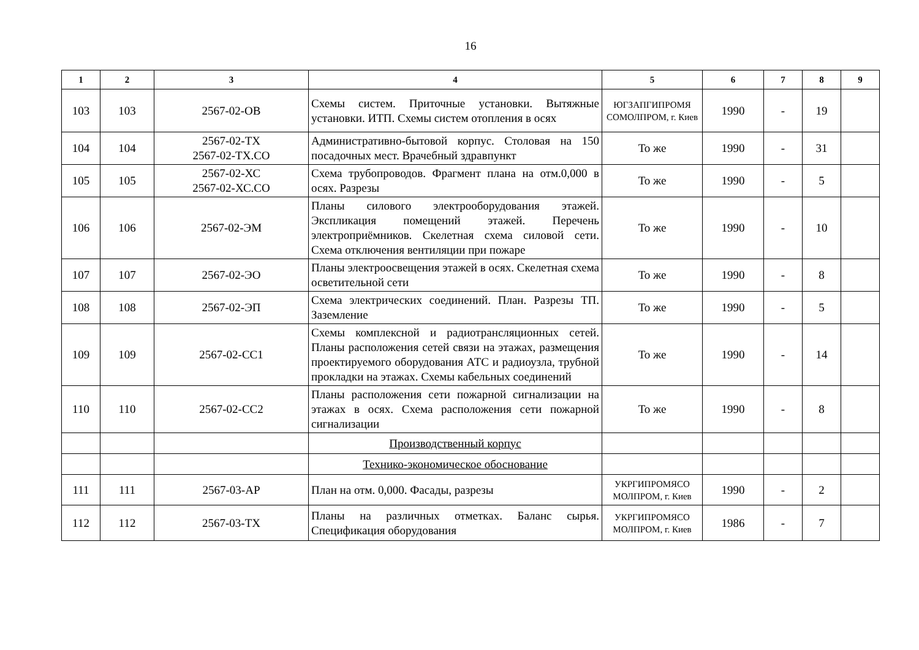16
| 1 | 2 | 3 | 4 | 5 | 6 | 7 | 8 | 9 |
| --- | --- | --- | --- | --- | --- | --- | --- | --- |
| 103 | 103 | 2567-02-ОВ | Схемы систем. Приточные установки. Вытяжные установки. ИТП. Схемы систем отопления в осях | ЮГЗАПГИПРОМЯ СОМОЛПРОМ, г. Киев | 1990 | - | 19 | |
| 104 | 104 | 2567-02-ТХ 2567-02-ТХ.СО | Административно-бытовой корпус. Столовая на 150 посадочных мест. Врачебный здравпункт | То же | 1990 | - | 31 | |
| 105 | 105 | 2567-02-ХС 2567-02-ХС.СО | Схема трубопроводов. Фрагмент плана на отм.0,000 в осях. Разрезы | То же | 1990 | - | 5 | |
| 106 | 106 | 2567-02-ЭМ | Планы силового электрооборудования этажей. Экспликация помещений этажей. Перечень электроприёмников. Скелетная схема силовой сети. Схема отключения вентиляции при пожаре | То же | 1990 | - | 10 | |
| 107 | 107 | 2567-02-ЭО | Планы электроосвещения этажей в осях. Скелетная схема осветительной сети | То же | 1990 | - | 8 | |
| 108 | 108 | 2567-02-ЭП | Схема электрических соединений. План. Разрезы ТП. Заземление | То же | 1990 | - | 5 | |
| 109 | 109 | 2567-02-СС1 | Схемы комплексной и радиотрансляционных сетей. Планы расположения сетей связи на этажах, размещения проектируемого оборудования АТС и радиоузла, трубной прокладки на этажах. Схемы кабельных соединений | То же | 1990 | - | 14 | |
| 110 | 110 | 2567-02-СС2 | Планы расположения сети пожарной сигнализации на этажах в осях. Схема расположения сети пожарной сигнализации | То же | 1990 | - | 8 | |
| | | | Производственный корпус | | | | | |
| | | | Технико-экономическое обоснование | | | | | |
| 111 | 111 | 2567-03-АР | План на отм. 0,000. Фасады, разрезы | УКРГИПРОМЯСО МОЛПРОМ, г. Киев | 1990 | - | 2 | |
| 112 | 112 | 2567-03-ТХ | Планы на различных отметках. Баланс сырья. Спецификация оборудования | УКРГИПРОМЯСО МОЛПРОМ, г. Киев | 1986 | - | 7 | |